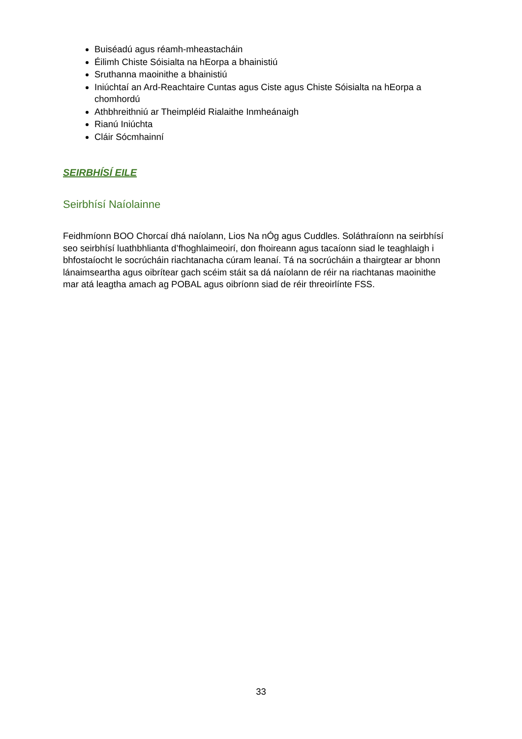Buiséadú agus réamh-mheastacháin
Éilimh Chiste Sóisialta na hEorpa a bhainistiú
Sruthanna maoinithe a bhainistiú
Iniúchtaí an Ard-Reachtaire Cuntas agus Ciste agus Chiste Sóisialta na hEorpa a chomhordú
Athbhreithniú ar Theimpléid Rialaithe Inmheánaigh
Rianú Iniúchta
Cláir Sócmhainní
SEIRBHÍSÍ EILE
Seirbhísí Naíolainne
Feidhmíonn BOO Chorcaí dhá naíolann, Lios Na nÓg agus Cuddles. Soláthraíonn na seirbhísí seo seirbhísí luathbhlianta d’fhoghlaimeoirí, don fhoireann agus tacaíonn siad le teaghlaigh i bhfostaíocht le socrúcháin riachtanacha cúram leanaí. Tá na socrúcháin a thairgtear ar bhonn lánaimseartha agus oibrítear gach scéim stáit sa dá naíolann de réir na riachtanas maoinithe mar atá leagtha amach ag POBAL agus oibríonn siad de réir threoirlínte FSS.
33